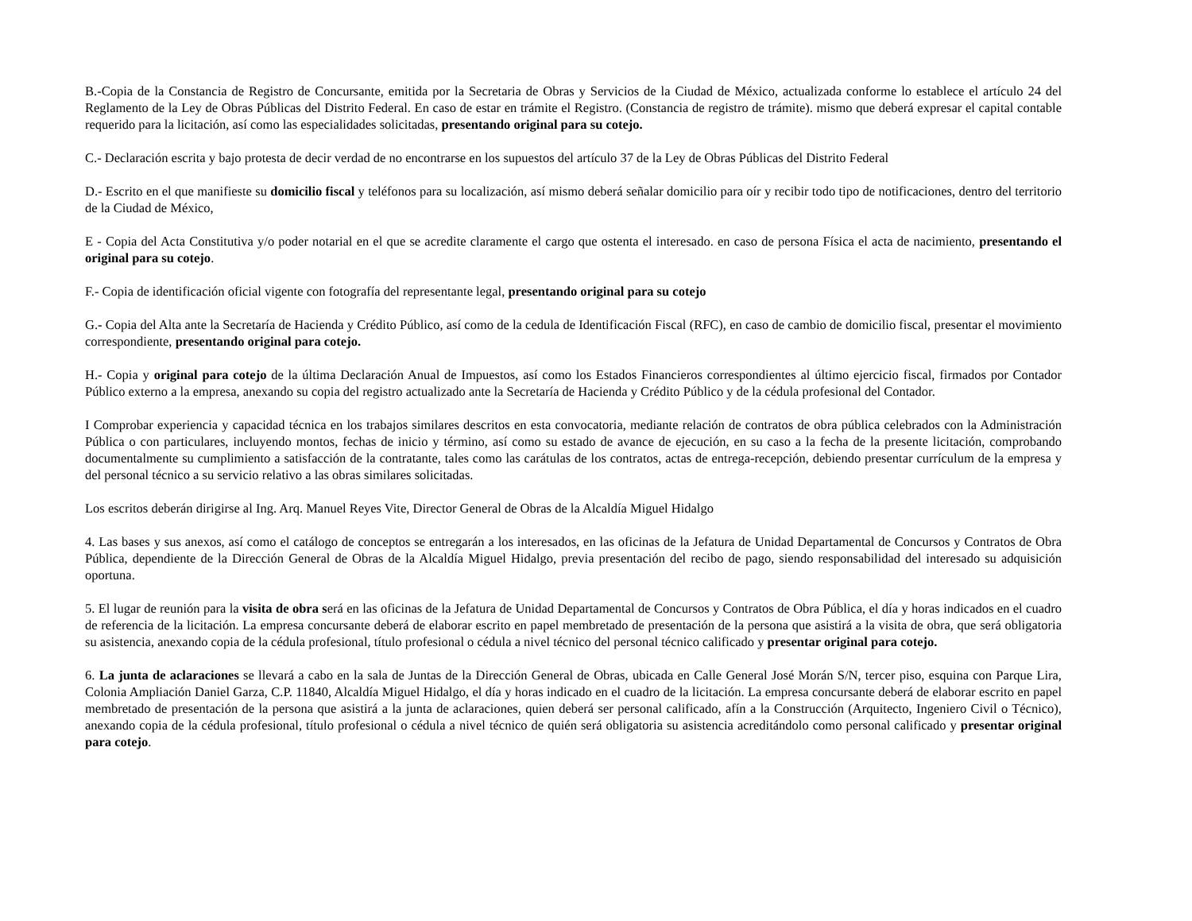B.-Copia de la Constancia de Registro de Concursante, emitida por la Secretaria de Obras y Servicios de la Ciudad de México, actualizada conforme lo establece el artículo 24 del Reglamento de la Ley de Obras Públicas del Distrito Federal. En caso de estar en trámite el Registro. (Constancia de registro de trámite). mismo que deberá expresar el capital contable requerido para la licitación, así como las especialidades solicitadas, presentando original para su cotejo.
C.- Declaración escrita y bajo protesta de decir verdad de no encontrarse en los supuestos del artículo 37 de la Ley de Obras Públicas del Distrito Federal
D.- Escrito en el que manifieste su domicilio fiscal y teléfonos para su localización, así mismo deberá señalar domicilio para oír y recibir todo tipo de notificaciones, dentro del territorio de la Ciudad de México,
E - Copia del Acta Constitutiva y/o poder notarial en el que se acredite claramente el cargo que ostenta el interesado. en caso de persona Física el acta de nacimiento, presentando el original para su cotejo.
F.- Copia de identificación oficial vigente con fotografía del representante legal, presentando original para su cotejo
G.- Copia del Alta ante la Secretaría de Hacienda y Crédito Público, así como de la cedula de Identificación Fiscal (RFC), en caso de cambio de domicilio fiscal, presentar el movimiento correspondiente, presentando original para cotejo.
H.- Copia y original para cotejo de la última Declaración Anual de Impuestos, así como los Estados Financieros correspondientes al último ejercicio fiscal, firmados por Contador Público externo a la empresa, anexando su copia del registro actualizado ante la Secretaría de Hacienda y Crédito Público y de la cédula profesional del Contador.
I Comprobar experiencia y capacidad técnica en los trabajos similares descritos en esta convocatoria, mediante relación de contratos de obra pública celebrados con la Administración Pública o con particulares, incluyendo montos, fechas de inicio y término, así como su estado de avance de ejecución, en su caso a la fecha de la presente licitación, comprobando documentalmente su cumplimiento a satisfacción de la contratante, tales como las carátulas de los contratos, actas de entrega-recepción, debiendo presentar currículum de la empresa y del personal técnico a su servicio relativo a las obras similares solicitadas.
Los escritos deberán dirigirse al Ing. Arq. Manuel Reyes Vite, Director General de Obras de la Alcaldía Miguel Hidalgo
4. Las bases y sus anexos, así como el catálogo de conceptos se entregarán a los interesados, en las oficinas de la Jefatura de Unidad Departamental de Concursos y Contratos de Obra Pública, dependiente de la Dirección General de Obras de la Alcaldía Miguel Hidalgo, previa presentación del recibo de pago, siendo responsabilidad del interesado su adquisición oportuna.
5. El lugar de reunión para la visita de obra será en las oficinas de la Jefatura de Unidad Departamental de Concursos y Contratos de Obra Pública, el día y horas indicados en el cuadro de referencia de la licitación. La empresa concursante deberá de elaborar escrito en papel membretado de presentación de la persona que asistirá a la visita de obra, que será obligatoria su asistencia, anexando copia de la cédula profesional, título profesional o cédula a nivel técnico del personal técnico calificado y presentar original para cotejo.
6. La junta de aclaraciones se llevará a cabo en la sala de Juntas de la Dirección General de Obras, ubicada en Calle General José Morán S/N, tercer piso, esquina con Parque Lira, Colonia Ampliación Daniel Garza, C.P. 11840, Alcaldía Miguel Hidalgo, el día y horas indicado en el cuadro de la licitación. La empresa concursante deberá de elaborar escrito en papel membretado de presentación de la persona que asistirá a la junta de aclaraciones, quien deberá ser personal calificado, afín a la Construcción (Arquitecto, Ingeniero Civil o Técnico), anexando copia de la cédula profesional, título profesional o cédula a nivel técnico de quién será obligatoria su asistencia acreditándolo como personal calificado y presentar original para cotejo.